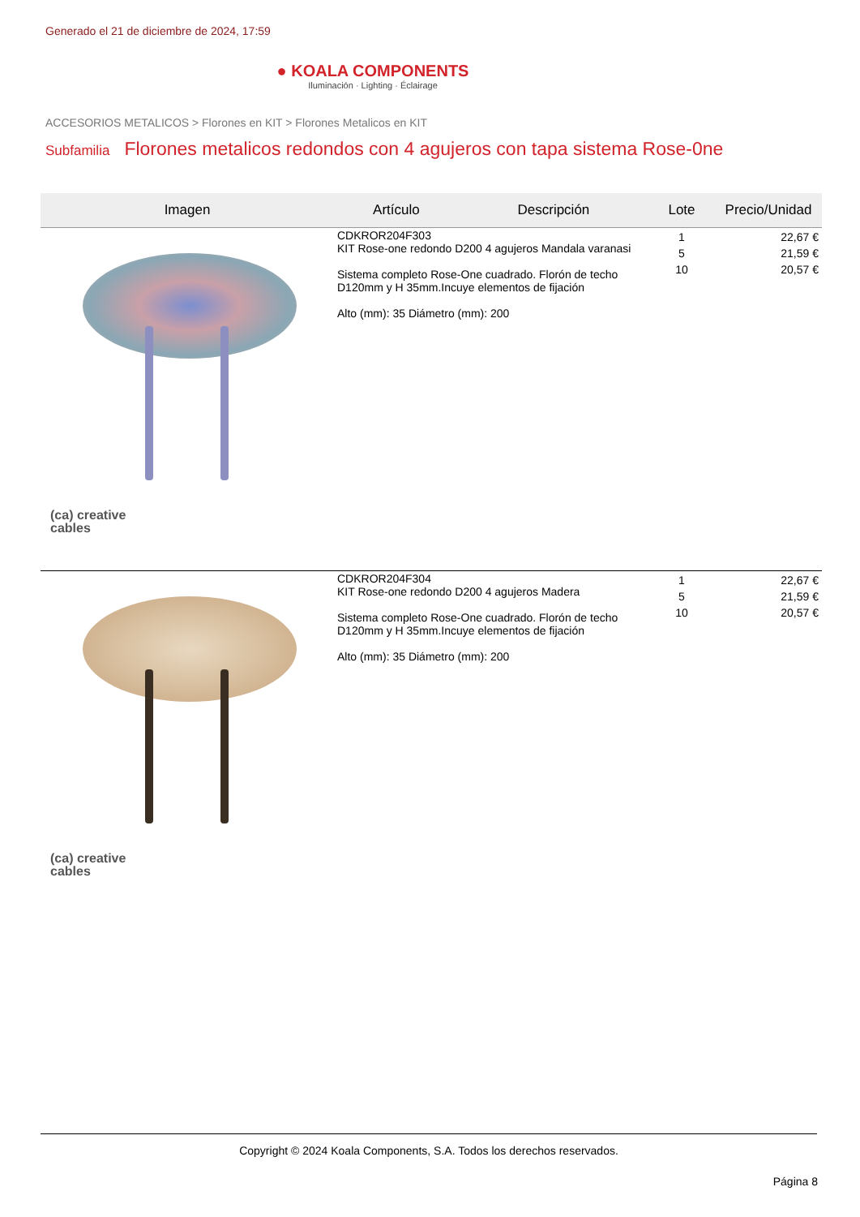Generado el 21 de diciembre de 2024, 17:59
● KOALA COMPONENTS
Iluminación · Lighting · Éclairage
ACCESORIOS METALICOS > Florones en KIT > Florones Metalicos en KIT
Subfamilia Florones metalicos redondos con 4 agujeros con tapa sistema Rose-0ne
| Imagen | Artículo | Descripción | Lote | Precio/Unidad |
| --- | --- | --- | --- | --- |
| (ca) creative cables | CDKROR204F303 KIT Rose-one redondo D200 4 agujeros Mandala varanasi Sistema completo Rose-One cuadrado. Florón de techo D120mm y H 35mm.Incuye elementos de fijación Alto (mm): 35 Diámetro (mm): 200 | | 1 5 10 | 22,67 € 21,59 € 20,57 € |
| (ca) creative cables | CDKROR204F304 KIT Rose-one redondo D200 4 agujeros Madera Sistema completo Rose-One cuadrado. Florón de techo D120mm y H 35mm.Incuye elementos de fijación Alto (mm): 35 Diámetro (mm): 200 | | 1 5 10 | 22,67 € 21,59 € 20,57 € |
Copyright © 2024 Koala Components, S.A. Todos los derechos reservados.
Página 8